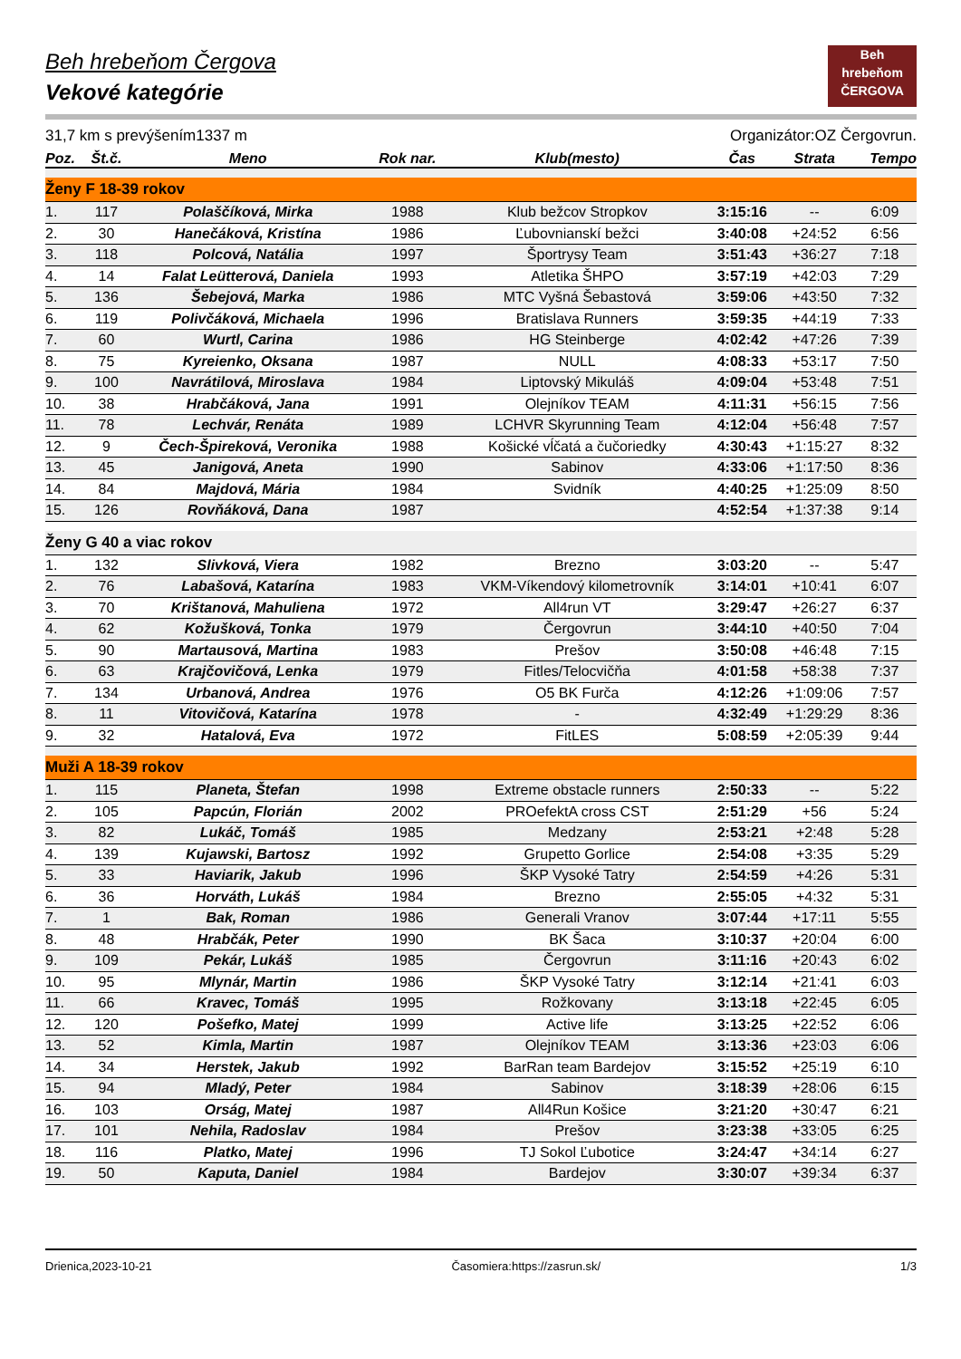Beh
hrebeňom
ČERGOVA
Beh hrebeňom Čergova
Vekové kategórie
31,7 km s prevýšením1337 m Organizátor:OZ Čergovrun.
| Poz. | Št.č. | Meno | Rok nar. | Klub(mesto) | Čas | Strata | Tempo |
| --- | --- | --- | --- | --- | --- | --- | --- |
| Ženy F 18-39 rokov | | | | | | | |
| 1. | 117 | Polaščíková, Mirka | 1988 | Klub bežcov Stropkov | 3:15:16 | -- | 6:09 |
| 2. | 30 | Hanečáková, Kristína | 1986 | Ľubovnianskí bežci | 3:40:08 | +24:52 | 6:56 |
| 3. | 118 | Polcová, Natália | 1997 | Športrysy Team | 3:51:43 | +36:27 | 7:18 |
| 4. | 14 | Falat Leütterová, Daniela | 1993 | Atletika ŠHPO | 3:57:19 | +42:03 | 7:29 |
| 5. | 136 | Šebejová, Marka | 1986 | MTC Vyšná Šebastová | 3:59:06 | +43:50 | 7:32 |
| 6. | 119 | Polivčáková, Michaela | 1996 | Bratislava Runners | 3:59:35 | +44:19 | 7:33 |
| 7. | 60 | Wurtl, Carina | 1986 | HG Steinberge | 4:02:42 | +47:26 | 7:39 |
| 8. | 75 | Kyreienko, Oksana | 1987 | NULL | 4:08:33 | +53:17 | 7:50 |
| 9. | 100 | Navrátilová, Miroslava | 1984 | Liptovský Mikuláš | 4:09:04 | +53:48 | 7:51 |
| 10. | 38 | Hrabčáková, Jana | 1991 | Olejníkov TEAM | 4:11:31 | +56:15 | 7:56 |
| 11. | 78 | Lechvár, Renáta | 1989 | LCHVR Skyrunning Team | 4:12:04 | +56:48 | 7:57 |
| 12. | 9 | Čech-Špireková, Veronika | 1988 | Košické vĺčatá a čučoriedky | 4:30:43 | +1:15:27 | 8:32 |
| 13. | 45 | Janigová, Aneta | 1990 | Sabinov | 4:33:06 | +1:17:50 | 8:36 |
| 14. | 84 | Majdová, Mária | 1984 | Svidník | 4:40:25 | +1:25:09 | 8:50 |
| 15. | 126 | Rovňáková, Dana | 1987 | | 4:52:54 | +1:37:38 | 9:14 |
| Ženy G 40 a viac rokov | | | | | | | |
| 1. | 132 | Slivková, Viera | 1982 | Brezno | 3:03:20 | -- | 5:47 |
| 2. | 76 | Labašová, Katarína | 1983 | VKM-Víkendový kilometrovník | 3:14:01 | +10:41 | 6:07 |
| 3. | 70 | Krištanová, Mahuliena | 1972 | All4run VT | 3:29:47 | +26:27 | 6:37 |
| 4. | 62 | Kožušková, Tonka | 1979 | Čergovrun | 3:44:10 | +40:50 | 7:04 |
| 5. | 90 | Martausová, Martina | 1983 | Prešov | 3:50:08 | +46:48 | 7:15 |
| 6. | 63 | Krajčovičová, Lenka | 1979 | Fitles/Telocvičňa | 4:01:58 | +58:38 | 7:37 |
| 7. | 134 | Urbanová, Andrea | 1976 | O5 BK Furča | 4:12:26 | +1:09:06 | 7:57 |
| 8. | 11 | Vitovičová, Katarína | 1978 | - | 4:32:49 | +1:29:29 | 8:36 |
| 9. | 32 | Hatalová, Eva | 1972 | FitLES | 5:08:59 | +2:05:39 | 9:44 |
| Muži A 18-39 rokov | | | | | | | |
| 1. | 115 | Planeta, Štefan | 1998 | Extreme obstacle runners | 2:50:33 | -- | 5:22 |
| 2. | 105 | Papcún, Florián | 2002 | PROefektA cross CST | 2:51:29 | +56 | 5:24 |
| 3. | 82 | Lukáč, Tomáš | 1985 | Medzany | 2:53:21 | +2:48 | 5:28 |
| 4. | 139 | Kujawski, Bartosz | 1992 | Grupetto Gorlice | 2:54:08 | +3:35 | 5:29 |
| 5. | 33 | Haviarik, Jakub | 1996 | ŠKP Vysoké Tatry | 2:54:59 | +4:26 | 5:31 |
| 6. | 36 | Horváth, Lukáš | 1984 | Brezno | 2:55:05 | +4:32 | 5:31 |
| 7. | 1 | Bak, Roman | 1986 | Generali Vranov | 3:07:44 | +17:11 | 5:55 |
| 8. | 48 | Hrabčák, Peter | 1990 | BK Šaca | 3:10:37 | +20:04 | 6:00 |
| 9. | 109 | Pekár, Lukáš | 1985 | Čergovrun | 3:11:16 | +20:43 | 6:02 |
| 10. | 95 | Mlynár, Martin | 1986 | ŠKP Vysoké Tatry | 3:12:14 | +21:41 | 6:03 |
| 11. | 66 | Kravec, Tomáš | 1995 | Rožkovany | 3:13:18 | +22:45 | 6:05 |
| 12. | 120 | Pošefko, Matej | 1999 | Active life | 3:13:25 | +22:52 | 6:06 |
| 13. | 52 | Kimla, Martin | 1987 | Olejníkov TEAM | 3:13:36 | +23:03 | 6:06 |
| 14. | 34 | Herstek, Jakub | 1992 | BarRan team Bardejov | 3:15:52 | +25:19 | 6:10 |
| 15. | 94 | Mladý, Peter | 1984 | Sabinov | 3:18:39 | +28:06 | 6:15 |
| 16. | 103 | Orság, Matej | 1987 | All4Run Košice | 3:21:20 | +30:47 | 6:21 |
| 17. | 101 | Nehila, Radoslav | 1984 | Prešov | 3:23:38 | +33:05 | 6:25 |
| 18. | 116 | Platko, Matej | 1996 | TJ Sokol Ľubotice | 3:24:47 | +34:14 | 6:27 |
| 19. | 50 | Kaputa, Daniel | 1984 | Bardejov | 3:30:07 | +39:34 | 6:37 |
Drienica,2023-10-21 Časomiera:https://zasrun.sk/ 1/3